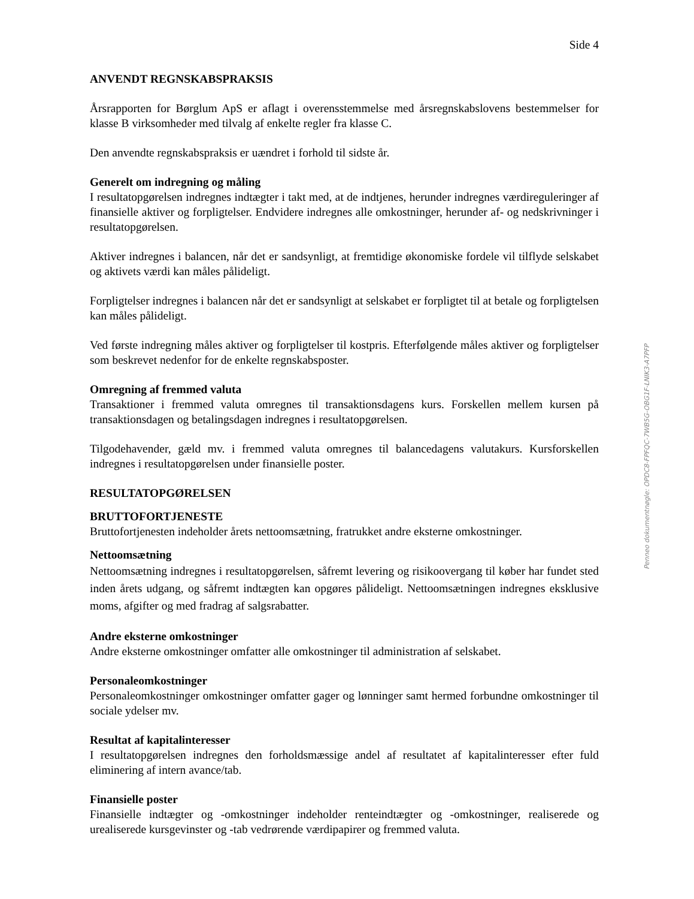Side 4
ANVENDT REGNSKABSPRAKSIS
Årsrapporten for Børglum ApS er aflagt i overensstemmelse med årsregnskabslovens bestemmelser for klasse B virksomheder med tilvalg af enkelte regler fra klasse C.
Den anvendte regnskabspraksis er uændret i forhold til sidste år.
Generelt om indregning og måling
I resultatopgørelsen indregnes indtægter i takt med, at de indtjenes, herunder indregnes værdireguleringer af finansielle aktiver og forpligtelser. Endvidere indregnes alle omkostninger, herunder af- og nedskrivninger i resultatopgørelsen.
Aktiver indregnes i balancen, når det er sandsynligt, at fremtidige økonomiske fordele vil tilflyde selskabet og aktivets værdi kan måles pålideligt.
Forpligtelser indregnes i balancen når det er sandsynligt at selskabet er forpligtet til at betale og forpligtelsen kan måles pålideligt.
Ved første indregning måles aktiver og forpligtelser til kostpris. Efterfølgende måles aktiver og forpligtelser som beskrevet nedenfor for de enkelte regnskabsposter.
Omregning af fremmed valuta
Transaktioner i fremmed valuta omregnes til transaktionsdagens kurs. Forskellen mellem kursen på transaktionsdagen og betalingsdagen indregnes i resultatopgørelsen.
Tilgodehavender, gæld mv. i fremmed valuta omregnes til balancedagens valutakurs. Kursforskellen indregnes i resultatopgørelsen under finansielle poster.
RESULTATOPGØRELSEN
BRUTTOFORTJENESTE
Bruttofortjenesten indeholder årets nettoomsætning, fratrukket andre eksterne omkostninger.
Nettoomsætning
Nettoomsætning indregnes i resultatopgørelsen, såfremt levering og risikoovergang til køber har fundet sted inden årets udgang, og såfremt indtægten kan opgøres pålideligt. Nettoomsætningen indregnes eksklusive moms, afgifter og med fradrag af salgsrabatter.
Andre eksterne omkostninger
Andre eksterne omkostninger omfatter alle omkostninger til administration af selskabet.
Personaleomkostninger
Personaleomkostninger omkostninger omfatter gager og lønninger samt hermed forbundne omkostninger til sociale ydelser mv.
Resultat af kapitalinteresser
I resultatopgørelsen indregnes den forholdsmæssige andel af resultatet af kapitalinteresser efter fuld eliminering af intern avance/tab.
Finansielle poster
Finansielle indtægter og -omkostninger indeholder renteindtægter og -omkostninger, realiserede og urealiserede kursgevinster og -tab vedrørende værdipapirer og fremmed valuta.
Penneo dokumentnøgle: OPDC8-FPFQC-7WB5G-OBG1F-LNIK3-A7PFP